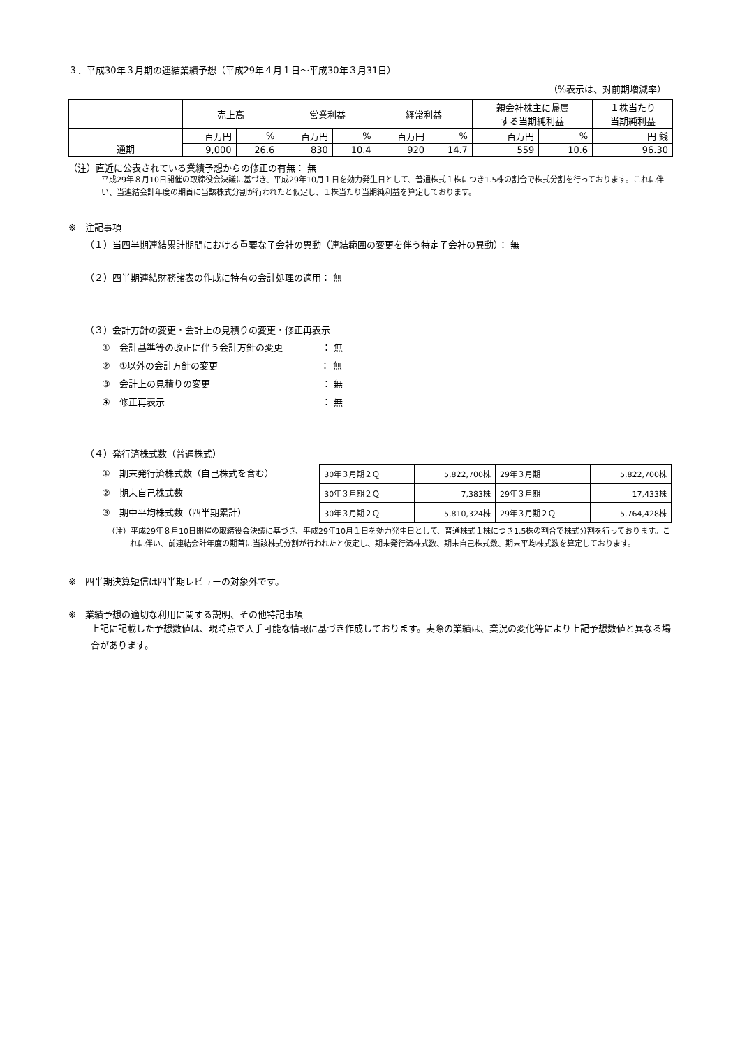３．平成30年３月期の連結業績予想（平成29年４月１日～平成30年３月31日）
（%表示は、対前期増減率）
| | 売上高 | | 営業利益 | | 経常利益 | | 親会社株主に帰属 する当期純利益 | | １株当たり 当期純利益 |
| --- | --- | --- | --- | --- | --- | --- | --- | --- | --- |
| 通期 | 百万円 | % | 百万円 | % | 百万円 | % | 百万円 | % | 円 銭 |
| | 9,000 | 26.6 | 830 | 10.4 | 920 | 14.7 | 559 | 10.6 | 96.30 |
（注）直近に公表されている業績予想からの修正の有無： 無
平成29年８月10日開催の取締役会決議に基づき、平成29年10月１日を効力発生日として、普通株式１株につき1.5株の割合で株式分割を行っております。これに伴い、当連結会計年度の期首に当該株式分割が行われたと仮定し、１株当たり当期純利益を算定しております。
※　注記事項
（１）当四半期連結累計期間における重要な子会社の異動（連結範囲の変更を伴う特定子会社の異動）： 無
（２）四半期連結財務諸表の作成に特有の会計処理の適用： 無
（３）会計方針の変更・会計上の見積りの変更・修正再表示
①　会計基準等の改正に伴う会計方針の変更　　　　 ： 無
②　①以外の会計方針の変更　　　　　　　　　　　 ： 無
③　会計上の見積りの変更　　　　　　　　　　　　 ： 無
④　修正再表示　　　　　　　　　　　　　　　　　 ： 無
（４）発行済株式数（普通株式）
①　期末発行済株式数（自己株式を含む）
②　期末自己株式数
③　期中平均株式数（四半期累計）
| 30年３月期２Ｑ | 5,822,700株 | 29年３月期 | 5,822,700株 |
| 30年３月期２Ｑ | 7,383株 | 29年３月期 | 17,433株 |
| 30年３月期２Ｑ | 5,810,324株 | 29年３月期２Ｑ | 5,764,428株 |
（注）平成29年８月10日開催の取締役会決議に基づき、平成29年10月１日を効力発生日として、普通株式１株につき1.5株の割合で株式分割を行っております。これに伴い、前連結会計年度の期首に当該株式分割が行われたと仮定し、期末発行済株式数、期末自己株式数、期末平均株式数を算定しております。
※　四半期決算短信は四半期レビューの対象外です。
※　業績予想の適切な利用に関する説明、その他特記事項
上記に記載した予想数値は、現時点で入手可能な情報に基づき作成しております。実際の業績は、業況の変化等により上記予想数値と異なる場合があります。